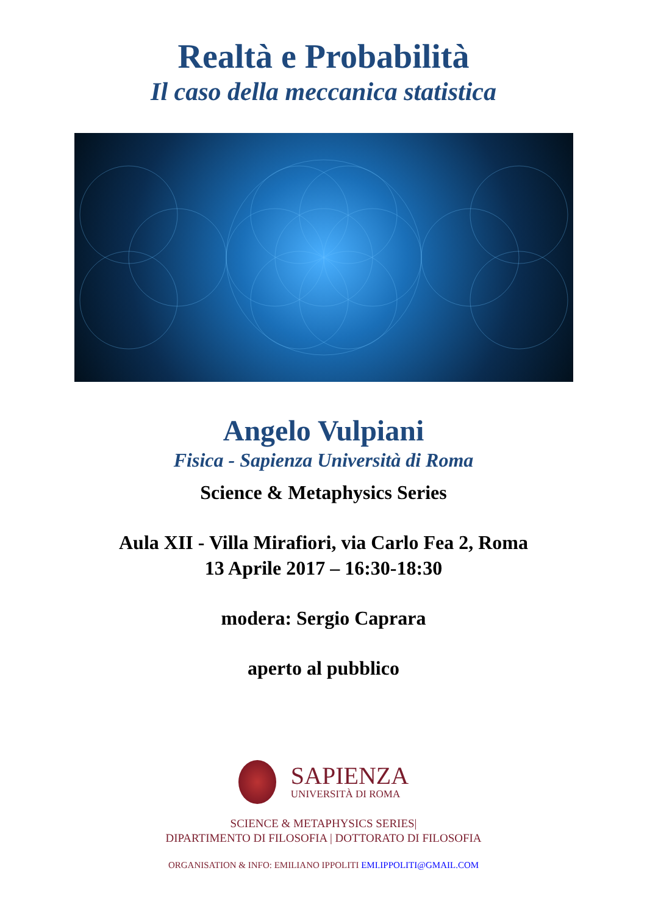Realtà e Probabilità
Il caso della meccanica statistica
Angelo Vulpiani
Fisica - Sapienza Università di Roma
Science & Metaphysics Series
Aula XII - Villa Mirafiori, via Carlo Fea 2, Roma
13 Aprile 2017 – 16:30-18:30
modera: Sergio Caprara
aperto al pubblico
SAPIENZA
UNIVERSITÀ DI ROMA
SCIENCE & METAPHYSICS SERIES|
DIPARTIMENTO DI FILOSOFIA | DOTTORATO DI FILOSOFIA
ORGANISATION & INFO: EMILIANO IPPOLITI EMI.IPPOLITI@GMAIL.COM